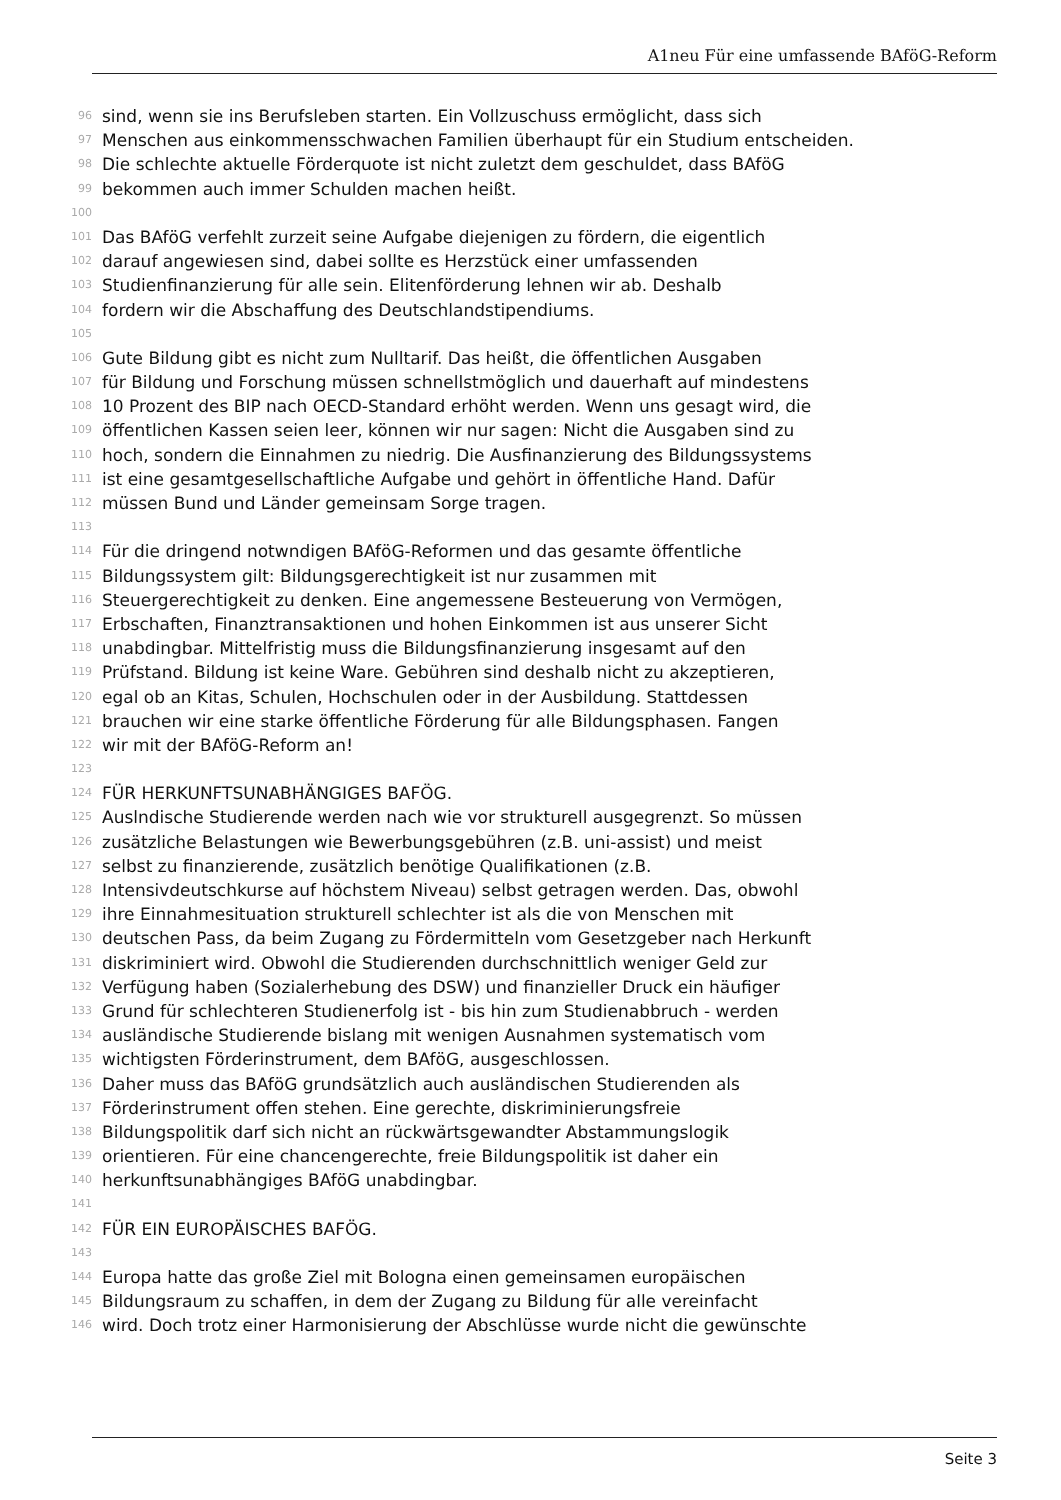A1neu Für eine umfassende BAföG-Reform
96 sind, wenn sie ins Berufsleben starten. Ein Vollzuschuss ermöglicht, dass sich
97 Menschen aus einkommensschwachen Familien überhaupt für ein Studium entscheiden.
98 Die schlechte aktuelle Förderquote ist nicht zuletzt dem geschuldet, dass BAföG
99 bekommen auch immer Schulden machen heißt.
100
101 Das BAföG verfehlt zurzeit seine Aufgabe diejenigen zu fördern, die eigentlich
102 darauf angewiesen sind, dabei sollte es Herzstück einer umfassenden
103 Studienfinanzierung für alle sein. Elitenförderung lehnen wir ab. Deshalb
104 fordern wir die Abschaffung des Deutschlandstipendiums.
105
106 Gute Bildung gibt es nicht zum Nulltarif. Das heißt, die öffentlichen Ausgaben
107 für Bildung und Forschung müssen schnellstmöglich und dauerhaft auf mindestens
108 10 Prozent des BIP nach OECD-Standard erhöht werden. Wenn uns gesagt wird, die
109 öffentlichen Kassen seien leer, können wir nur sagen: Nicht die Ausgaben sind zu
110 hoch, sondern die Einnahmen zu niedrig. Die Ausfinanzierung des Bildungssystems
111 ist eine gesamtgesellschaftliche Aufgabe und gehört in öffentliche Hand. Dafür
112 müssen Bund und Länder gemeinsam Sorge tragen.
113
114 Für die dringend notwndigen BAföG-Reformen und das gesamte öffentliche
115 Bildungssystem gilt: Bildungsgerechtigkeit ist nur zusammen mit
116 Steuergerechtigkeit zu denken. Eine angemessene Besteuerung von Vermögen,
117 Erbschaften, Finanztransaktionen und hohen Einkommen ist aus unserer Sicht
118 unabdingbar. Mittelfristig muss die Bildungsfinanzierung insgesamt auf den
119 Prüfstand. Bildung ist keine Ware. Gebühren sind deshalb nicht zu akzeptieren,
120 egal ob an Kitas, Schulen, Hochschulen oder in der Ausbildung. Stattdessen
121 brauchen wir eine starke öffentliche Förderung für alle Bildungsphasen. Fangen
122 wir mit der BAföG-Reform an!
123
124 FÜR HERKUNFTSUNABHÄNGIGES BAFÖG.
125 Auslndische Studierende werden nach wie vor strukturell ausgegrenzt. So müssen
126 zusätzliche Belastungen wie Bewerbungsgebühren (z.B. uni-assist) und meist
127 selbst zu finanzierende, zusätzlich benötige Qualifikationen (z.B.
128 Intensivdeutschkurse auf höchstem Niveau) selbst getragen werden. Das, obwohl
129 ihre Einnahmesituation strukturell schlechter ist als die von Menschen mit
130 deutschen Pass, da beim Zugang zu Fördermitteln vom Gesetzgeber nach Herkunft
131 diskriminiert wird. Obwohl die Studierenden durchschnittlich weniger Geld zur
132 Verfügung haben (Sozialerhebung des DSW) und finanzieller Druck ein häufiger
133 Grund für schlechteren Studienerfolg ist - bis hin zum Studienabbruch - werden
134 ausländische Studierende bislang mit wenigen Ausnahmen systematisch vom
135 wichtigsten Förderinstrument, dem BAföG, ausgeschlossen.
136 Daher muss das BAföG grundsätzlich auch ausländischen Studierenden als
137 Förderinstrument offen stehen. Eine gerechte, diskriminierungsfreie
138 Bildungspolitik darf sich nicht an rückwärtsgewandter Abstammungslogik
139 orientieren. Für eine chancengerechte, freie Bildungspolitik ist daher ein
140 herkunftsunabhängiges BAföG unabdingbar.
141
142 FÜR EIN EUROPÄISCHES BAFÖG.
143
144 Europa hatte das große Ziel mit Bologna einen gemeinsamen europäischen
145 Bildungsraum zu schaffen, in dem der Zugang zu Bildung für alle vereinfacht
146 wird. Doch trotz einer Harmonisierung der Abschlüsse wurde nicht die gewünschte
Seite 3